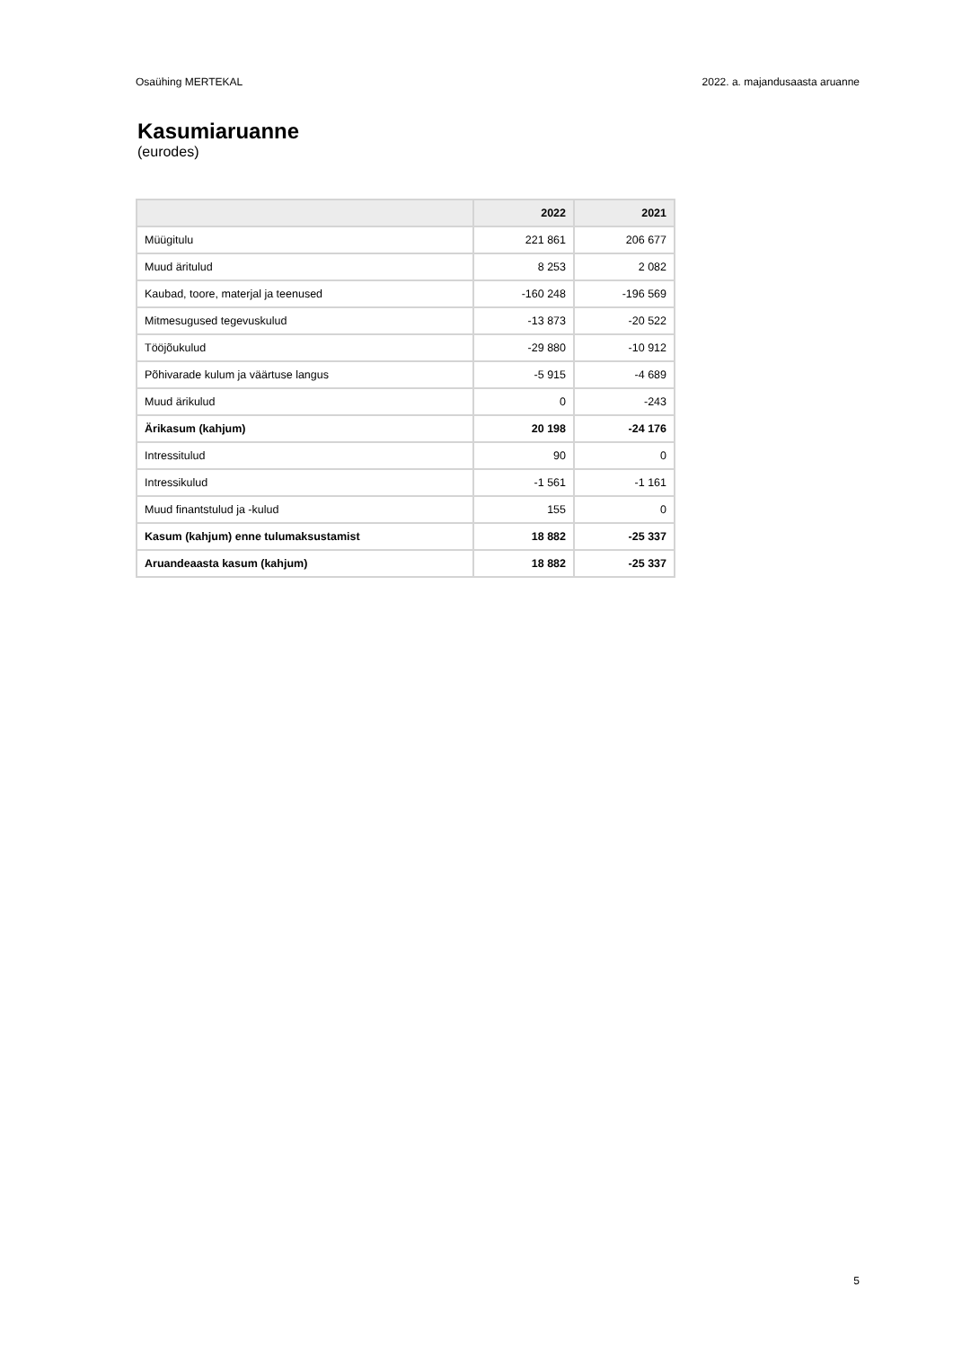Osaühing MERTEKAL 2022. a. majandusaasta aruanne
Kasumiaruanne
(eurodes)
| | 2022 | 2021 |
| --- | --- | --- |
| Müügitulu | 221 861 | 206 677 |
| Muud äritulud | 8 253 | 2 082 |
| Kaubad, toore, materjal ja teenused | -160 248 | -196 569 |
| Mitmesugused tegevuskulud | -13 873 | -20 522 |
| Tööjõukulud | -29 880 | -10 912 |
| Põhivarade kulum ja väärtuse langus | -5 915 | -4 689 |
| Muud ärikulud | 0 | -243 |
| Ärikasum (kahjum) | 20 198 | -24 176 |
| Intressitulud | 90 | 0 |
| Intressikulud | -1 561 | -1 161 |
| Muud finantstulud ja -kulud | 155 | 0 |
| Kasum (kahjum) enne tulumaksustamist | 18 882 | -25 337 |
| Aruandeaasta kasum (kahjum) | 18 882 | -25 337 |
5